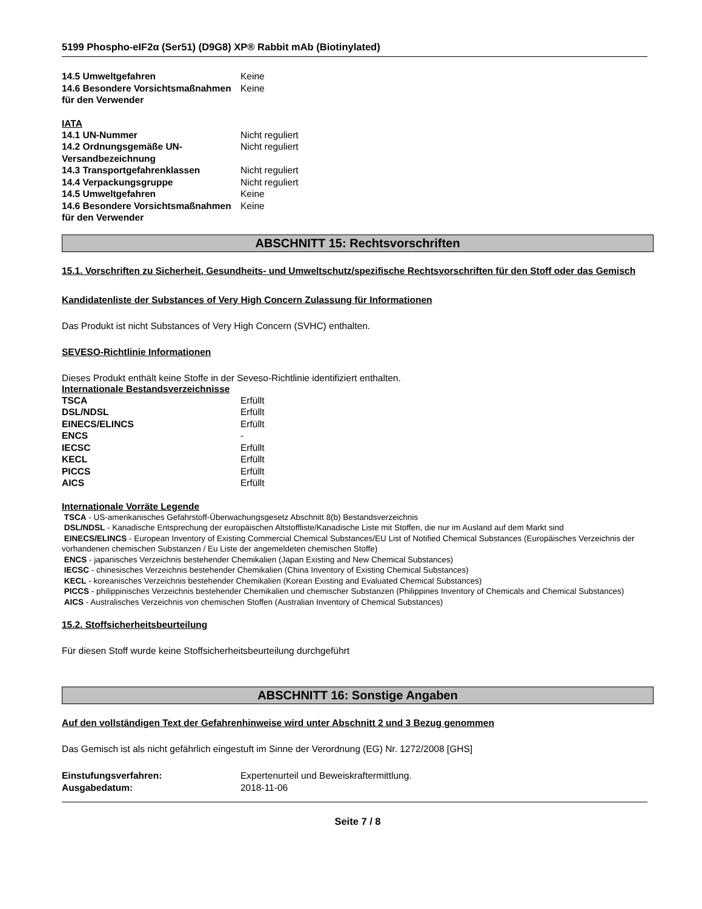5199 Phospho-eIF2α (Ser51) (D9G8) XP® Rabbit mAb (Biotinylated)
| 14.5 Umweltgefahren | Keine |
| 14.6 Besondere Vorsichtsmaßnahmen für den Verwender | Keine |
IATA
| 14.1 UN-Nummer | Nicht reguliert |
| 14.2 Ordnungsgemäße UN-Versandbezeichnung | Nicht reguliert |
| 14.3 Transportgefahrenklassen | Nicht reguliert |
| 14.4 Verpackungsgruppe | Nicht reguliert |
| 14.5 Umweltgefahren | Keine |
| 14.6 Besondere Vorsichtsmaßnahmen für den Verwender | Keine |
ABSCHNITT 15: Rechtsvorschriften
15.1. Vorschriften zu Sicherheit, Gesundheits- und Umweltschutz/spezifische Rechtsvorschriften für den Stoff oder das Gemisch
Kandidatenliste der Substances of Very High Concern Zulassung für Informationen
Das Produkt ist nicht Substances of Very High Concern (SVHC) enthalten.
SEVESO-Richtlinie Informationen
Dieses Produkt enthält keine Stoffe in der Seveso-Richtlinie identifiziert enthalten.
Internationale Bestandsverzeichnisse
| TSCA | Erfüllt |
| DSL/NDSL | Erfüllt |
| EINECS/ELINCS | Erfüllt |
| ENCS | - |
| IECSC | Erfüllt |
| KECL | Erfüllt |
| PICCS | Erfüllt |
| AICS | Erfüllt |
Internationale Vorräte Legende
TSCA - US-amerikanisches Gefahrstoff-Überwachungsgesetz Abschnitt 8(b) Bestandsverzeichnis
DSL/NDSL - Kanadische Entsprechung der europäischen Altstoffliste/Kanadische Liste mit Stoffen, die nur im Ausland auf dem Markt sind
EINECS/ELINCS - European Inventory of Existing Commercial Chemical Substances/EU List of Notified Chemical Substances (Europäisches Verzeichnis der vorhandenen chemischen Substanzen / Eu Liste der angemeldeten chemischen Stoffe)
ENCS - japanisches Verzeichnis bestehender Chemikalien (Japan Existing and New Chemical Substances)
IECSC - chinesisches Verzeichnis bestehender Chemikalien (China Inventory of Existing Chemical Substances)
KECL - koreanisches Verzeichnis bestehender Chemikalien (Korean Existing and Evaluated Chemical Substances)
PICCS - philippinisches Verzeichnis bestehender Chemikalien und chemischer Substanzen (Philippines Inventory of Chemicals and Chemical Substances)
AICS - Australisches Verzeichnis von chemischen Stoffen (Australian Inventory of Chemical Substances)
15.2. Stoffsicherheitsbeurteilung
Für diesen Stoff wurde keine Stoffsicherheitsbeurteilung durchgeführt
ABSCHNITT 16: Sonstige Angaben
Auf den vollständigen Text der Gefahrenhinweise wird unter Abschnitt 2 und 3 Bezug genommen
Das Gemisch ist als nicht gefährlich eingestuft im Sinne der Verordnung (EG) Nr. 1272/2008 [GHS]
| Einstufungsverfahren: | Expertenurteil und Beweiskraftermittlung. |
| Ausgabedatum: | 2018-11-06 |
Seite 7 / 8